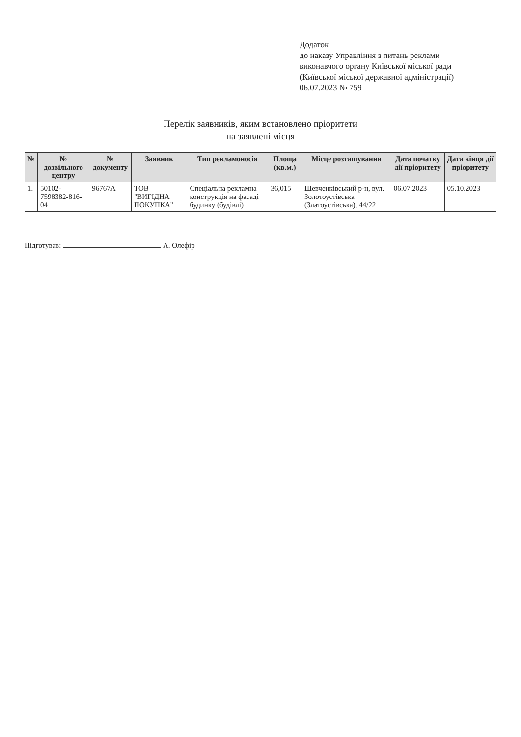Додаток
до наказу Управління з питань реклами
виконавчого органу Київської міської ради
(Київської міської державної адміністрації)
06.07.2023 № 759
Перелік заявників, яким встановлено пріоритети
на заявлені місця
| № | № дозвільного центру | № документу | Заявник | Тип рекламоносія | Площа (кв.м.) | Місце розташування | Дата початку дії пріоритету | Дата кінця дії пріоритету |
| --- | --- | --- | --- | --- | --- | --- | --- | --- |
| 1. | 50102-7598382-816-04 | 96767А | ТОВ "ВИГІДНА ПОКУПКА" | Спеціальна рекламна конструкція на фасаді будинку (будівлі) | 36,015 | Шевченківський р-н, вул. Золотоустівська (Златоустівська), 44/22 | 06.07.2023 | 05.10.2023 |
Підготував: А. Олефір